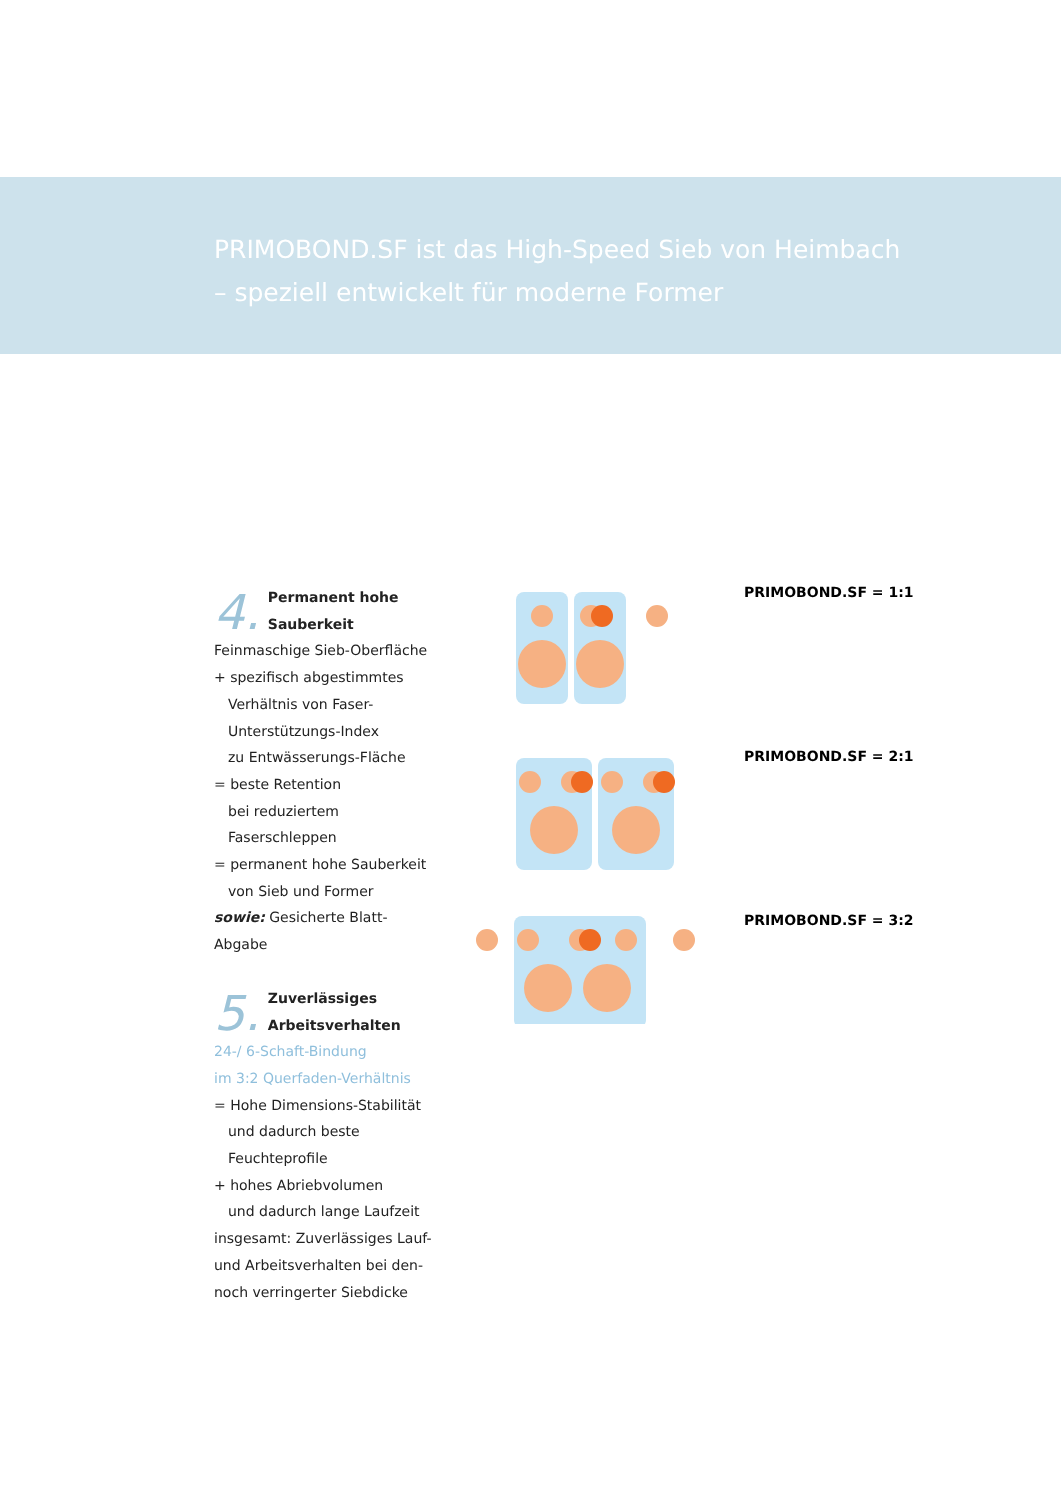PRIMOBOND.SF ist das High-Speed Sieb von Heimbach
– speziell entwickelt für moderne Former
4.
Permanent hohe
Sauberkeit
Feinmaschige Sieb-Oberfläche
+ spezifisch abgestimmtes
Verhältnis von Faser-
Unterstützungs-Index
zu Entwässerungs-Fläche
= beste Retention
bei reduziertem
Faserschleppen
= permanent hohe Sauberkeit
von Sieb und Former
sowie: Gesicherte Blatt-
Abgabe
5.
Zuverlässiges
Arbeitsverhalten
24-/ 6-Schaft-Bindung
im 3:2 Querfaden-Verhältnis
= Hohe Dimensions-Stabilität
und dadurch beste
Feuchteprofile
+ hohes Abriebvolumen
und dadurch lange Laufzeit
insgesamt: Zuverlässiges Lauf-
und Arbeitsverhalten bei den-
noch verringerter Siebdicke
PRIMOBOND.SF = 1:1
PRIMOBOND.SF = 2:1
PRIMOBOND.SF = 3:2